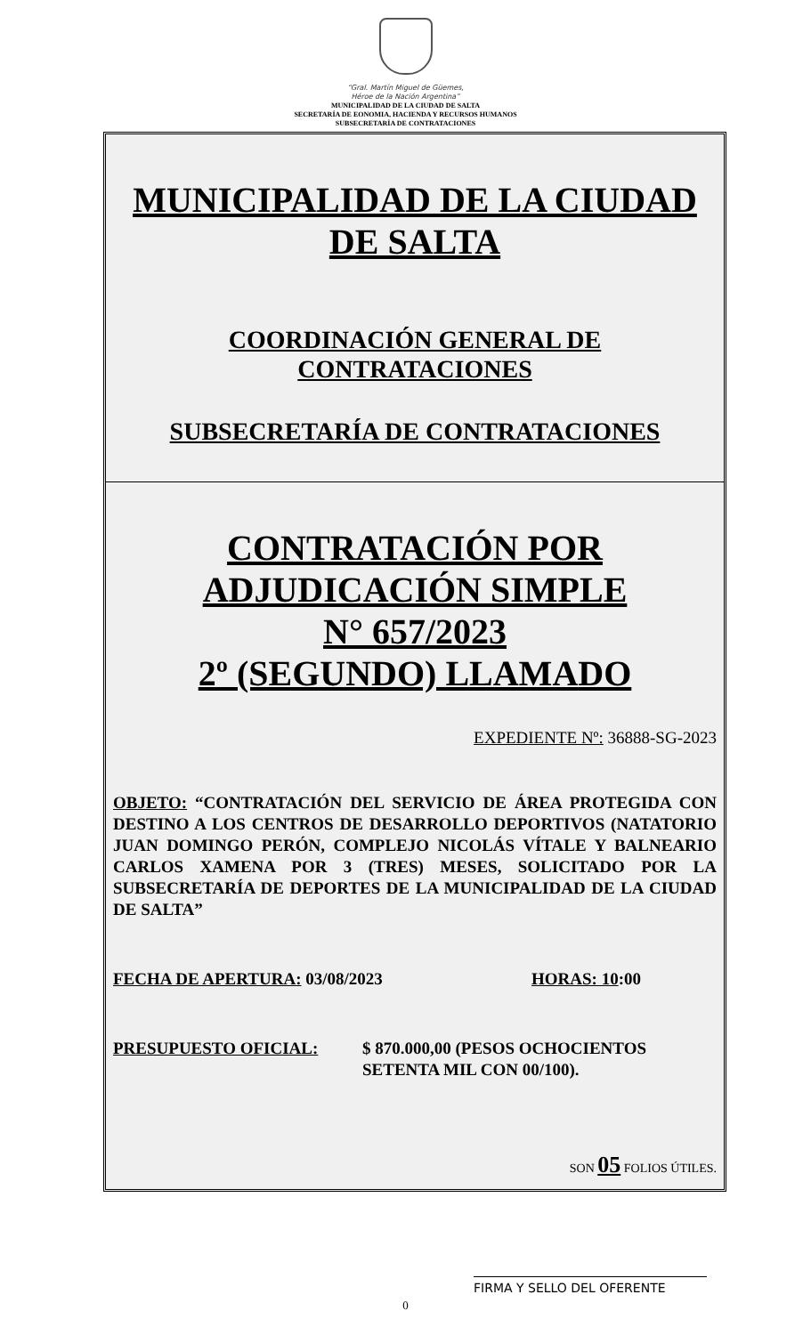“Gral. Martín Miguel de Güemes,
Héroe de la Nación Argentina”
MUNICIPALIDAD DE LA CIUDAD DE SALTA
SECRETARÍA DE EONOMIA, HACIENDA Y RECURSOS HUMANOS
SUBSECRETARÍA DE CONTRATACIONES
MUNICIPALIDAD DE LA CIUDAD DE SALTA
COORDINACIÓN GENERAL DE CONTRATACIONES
SUBSECRETARÍA DE CONTRATACIONES
CONTRATACIÓN POR
ADJUDICACIÓN SIMPLE
N° 657/2023
2º (SEGUNDO) LLAMADO
EXPEDIENTE Nº: 36888-SG-2023
OBJETO: “CONTRATACIÓN DEL SERVICIO DE ÁREA PROTEGIDA CON DESTINO A LOS CENTROS DE DESARROLLO DEPORTIVOS (NATATORIO JUAN DOMINGO PERÓN, COMPLEJO NICOLÁS VÍTALE Y BALNEARIO CARLOS XAMENA POR 3 (TRES) MESES, SOLICITADO POR LA SUBSECRETARÍA DE DEPORTES DE LA MUNICIPALIDAD DE LA CIUDAD DE SALTA”
FECHA DE APERTURA: 03/08/2023 HORAS: 10:00
PRESUPUESTO OFICIAL: $ 870.000,00 (PESOS OCHOCIENTOS SETENTA MIL CON 00/100).
SON 05 FOLIOS ÚTILES.
FIRMA Y SELLO DEL OFERENTE
0